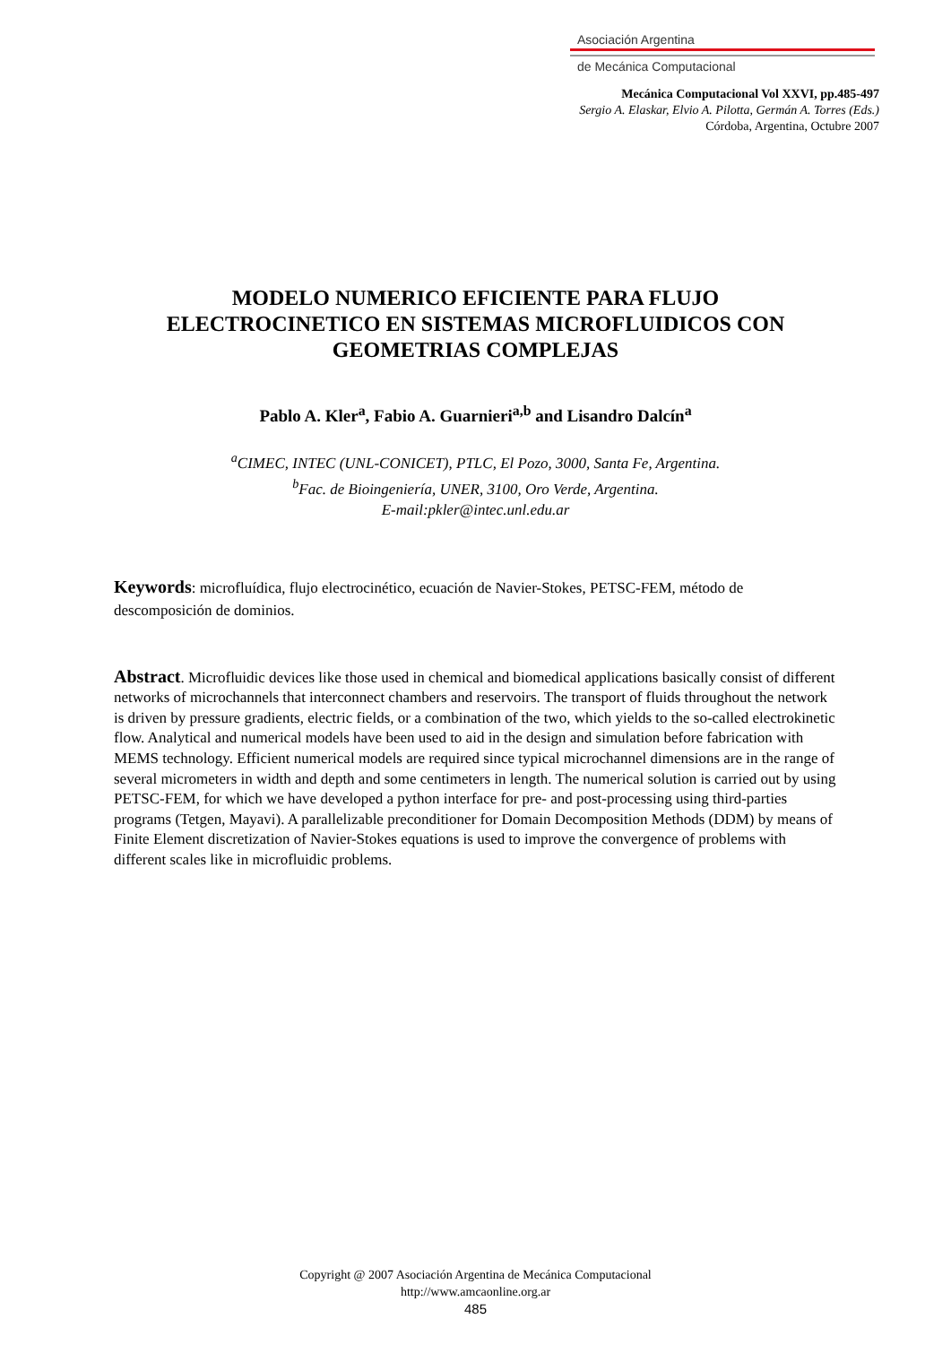Asociación Argentina
de Mecánica Computacional
Mecánica Computacional Vol XXVI, pp.485-497
Sergio A. Elaskar, Elvio A. Pilotta, Germán A. Torres (Eds.)
Córdoba, Argentina, Octubre 2007
MODELO NUMERICO EFICIENTE PARA FLUJO
ELECTROCINETICO EN SISTEMAS MICROFLUIDICOS CON
GEOMETRIAS COMPLEJAS
Pablo A. Kler<sup>a</sup>, Fabio A. Guarnieri<sup>a,b</sup> and Lisandro Dalcín<sup>a</sup>
<sup>a</sup> CIMEC, INTEC (UNL-CONICET), PTLC, El Pozo, 3000, Santa Fe, Argentina.
<sup>b</sup> Fac. de Bioingeniería, UNER, 3100, Oro Verde, Argentina.
E-mail:pkler@intec.unl.edu.ar
Keywords: microfluídica, flujo electrocinético, ecuación de Navier-Stokes, PETSC-FEM, método de descomposición de dominios.
Abstract. Microfluidic devices like those used in chemical and biomedical applications basically consist of different networks of microchannels that interconnect chambers and reservoirs. The transport of fluids throughout the network is driven by pressure gradients, electric fields, or a combination of the two, which yields to the so-called electrokinetic flow. Analytical and numerical models have been used to aid in the design and simulation before fabrication with MEMS technology. Efficient numerical models are required since typical microchannel dimensions are in the range of several micrometers in width and depth and some centimeters in length. The numerical solution is carried out by using PETSC-FEM, for which we have developed a python interface for pre- and post-processing using third-parties programs (Tetgen, Mayavi). A parallelizable preconditioner for Domain Decomposition Methods (DDM) by means of Finite Element discretization of Navier-Stokes equations is used to improve the convergence of problems with different scales like in microfluidic problems.
Copyright @ 2007 Asociación Argentina de Mecánica Computacional
http://www.amcaonline.org.ar
485